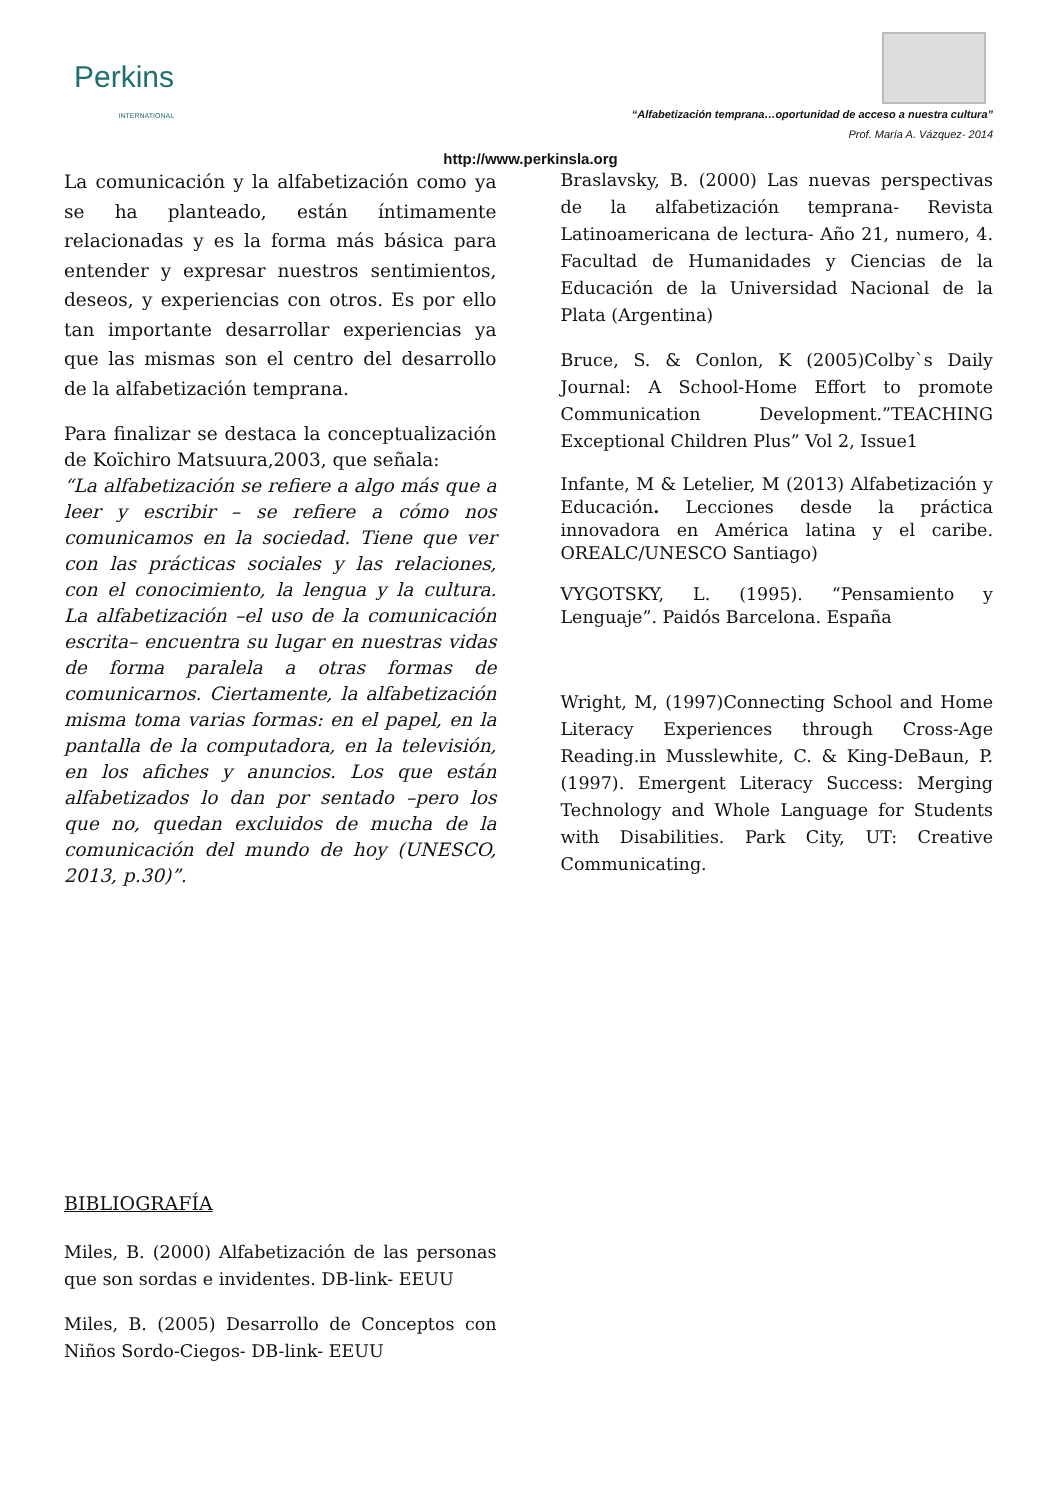Perkins
INTERNATIONAL
“Alfabetización temprana…oportunidad de acceso a nuestra cultura”
Prof. María A. Vázquez- 2014
http://www.perkinsla.org
La comunicación y la alfabetización como ya se ha planteado, están íntimamente relacionadas y es la forma más básica para entender y expresar nuestros sentimientos, deseos, y experiencias con otros. Es por ello tan importante desarrollar experiencias ya que las mismas son el centro del desarrollo de la alfabetización temprana.
Para finalizar se destaca la conceptualización de Koïchiro Matsuura,2003, que señala:
“La alfabetización se refiere a algo más que a leer y escribir – se refiere a cómo nos comunicamos en la sociedad. Tiene que ver con las prácticas sociales y las relaciones, con el conocimiento, la lengua y la cultura. La alfabetización –el uso de la comunicación escrita– encuentra su lugar en nuestras vidas de forma paralela a otras formas de comunicarnos. Ciertamente, la alfabetización misma toma varias formas: en el papel, en la pantalla de la computadora, en la televisión, en los afiches y anuncios. Los que están alfabetizados lo dan por sentado –pero los que no, quedan excluidos de mucha de la comunicación del mundo de hoy (UNESCO, 2013, p.30)”.
BIBLIOGRAFÍA
Miles, B. (2000) Alfabetización de las personas que son sordas e invidentes. DB-link- EEUU
Miles, B. (2005) Desarrollo de Conceptos con Niños Sordo-Ciegos- DB-link- EEUU
Braslavsky, B. (2000) Las nuevas perspectivas de la alfabetización temprana- Revista Latinoamericana de lectura- Año 21, numero, 4. Facultad de Humanidades y Ciencias de la Educación de la Universidad Nacional de la Plata (Argentina)
Bruce, S. & Conlon, K (2005)Colby`s Daily Journal: A School-Home Effort to promote Communication Development.”TEACHING Exceptional Children Plus” Vol 2, Issue1
Infante, M & Letelier, M (2013) Alfabetización y Educación. Lecciones desde la práctica innovadora en América latina y el caribe. OREALC/UNESCO Santiago)
VYGOTSKY, L. (1995). “Pensamiento y Lenguaje”. Paidós Barcelona. España
Wright, M, (1997)Connecting School and Home Literacy Experiences through Cross-Age Reading.in Musslewhite, C. & King-DeBaun, P. (1997). Emergent Literacy Success: Merging Technology and Whole Language for Students with Disabilities. Park City, UT: Creative Communicating.